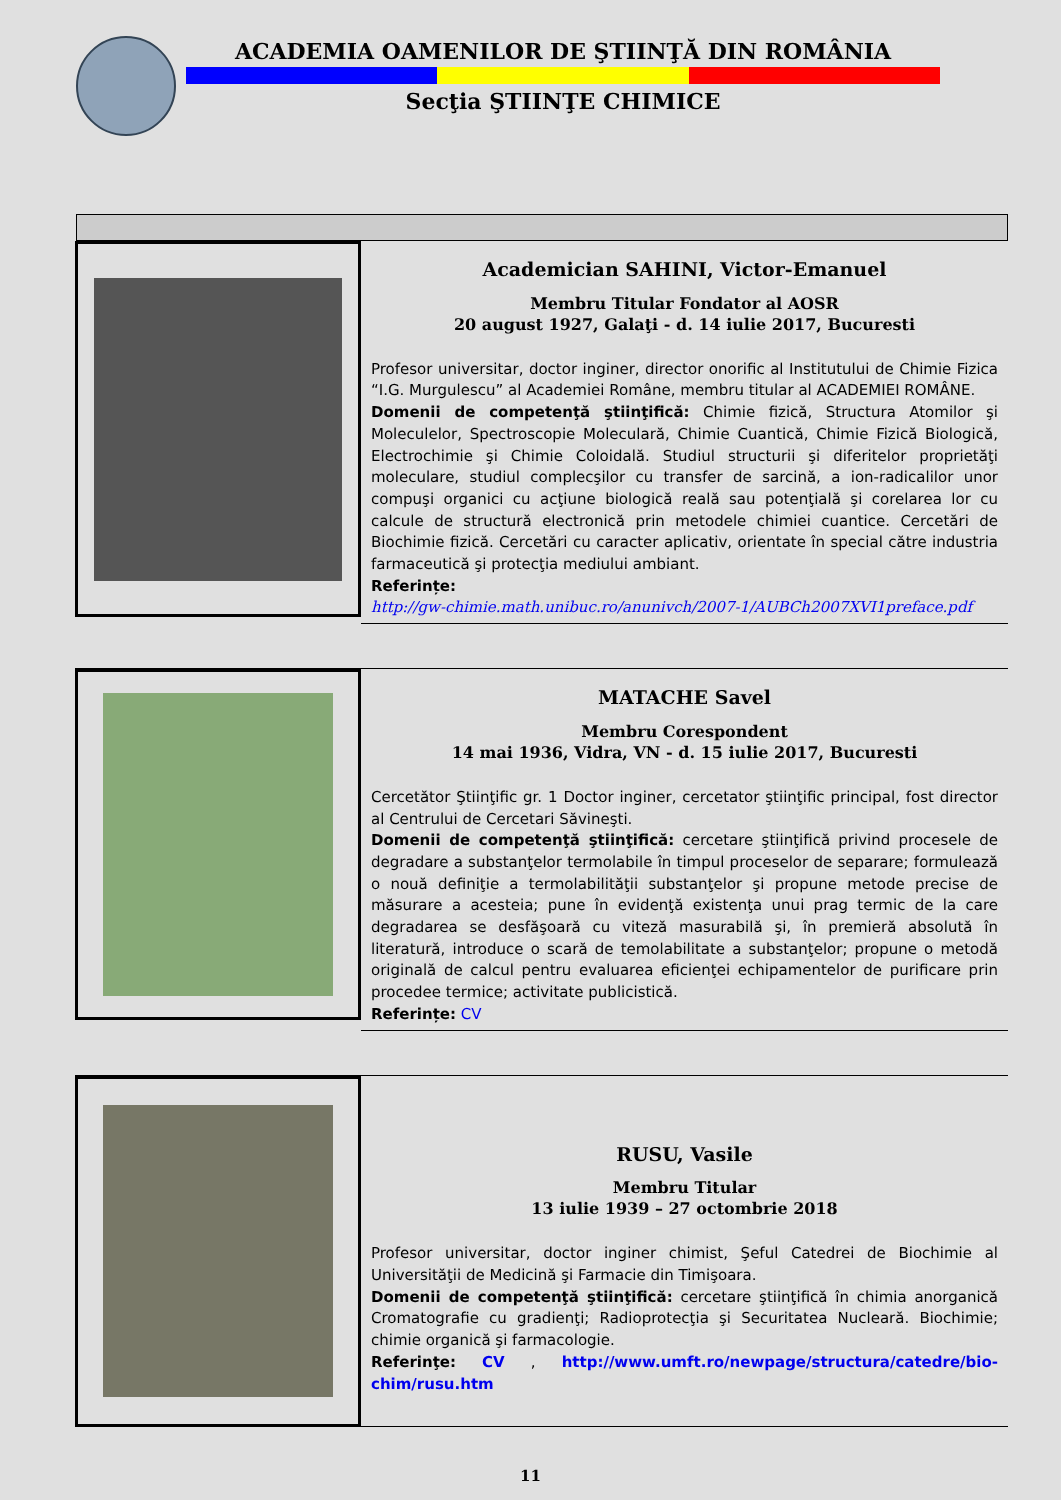ACADEMIA OAMENILOR DE ŞTIINŢĂ DIN ROMÂNIA
Secţia ŞTIINŢE CHIMICE
Academician SAHINI, Victor-Emanuel
Membru Titular Fondator al AOSR
20 august 1927, Galaţi - d. 14 iulie 2017, Bucuresti
Profesor universitar, doctor inginer, director onorific al Institutului de Chimie Fizica “I.G. Murgulescu” al Academiei Române, membru titular al ACADEMIEI ROMÂNE.
Domenii de competenţă ştiinţifică: Chimie fizică, Structura Atomilor şi Moleculelor, Spectroscopie Moleculară, Chimie Cuantică, Chimie Fizică Biologică, Electrochimie şi Chimie Coloidală. Studiul structurii şi diferitelor proprietăţi moleculare, studiul complecşilor cu transfer de sarcină, a ion-radicalilor unor compuşi organici cu acţiune biologică reală sau potenţială şi corelarea lor cu calcule de structură electronică prin metodele chimiei cuantice. Cercetări de Biochimie fizică. Cercetări cu caracter aplicativ, orientate în special către industria farmaceutică şi protecţia mediului ambiant.
Referințe:
http://gw-chimie.math.unibuc.ro/anunivch/2007-1/AUBCh2007XVI1preface.pdf
MATACHE Savel
Membru Corespondent
14 mai 1936, Vidra, VN - d. 15 iulie 2017, Bucuresti
Cercetător Ştiinţific gr. 1 Doctor inginer, cercetator ştiinţific principal, fost director al Centrului de Cercetari Săvineşti.
Domenii de competenţă ştiinţifică: cercetare ştiinţifică privind procesele de degradare a substanţelor termolabile în timpul proceselor de separare; formulează o nouă definiţie a termolabilităţii substanţelor şi propune metode precise de măsurare a acesteia; pune în evidenţă existenţa unui prag termic de la care degradarea se desfăşoară cu viteză masurabilă şi, în premieră absolută în literatură, introduce o scară de temolabilitate a substanţelor; propune o metodă originală de calcul pentru evaluarea eficienţei echipamentelor de purificare prin procedee termice; activitate publicistică.
Referințe: CV
RUSU, Vasile
Membru Titular
13 iulie 1939 – 27 octombrie 2018
Profesor universitar, doctor inginer chimist, Şeful Catedrei de Biochimie al Universităţii de Medicină şi Farmacie din Timişoara.
Domenii de competenţă ştiinţifică: cercetare ştiinţifică în chimia anorganică Cromatografie cu gradienţi; Radioprotecţia şi Securitatea Nucleară. Biochimie; chimie organică şi farmacologie.
Referinţe: CV , http://www.umft.ro/newpage/structura/catedre/bio-chim/rusu.htm
11